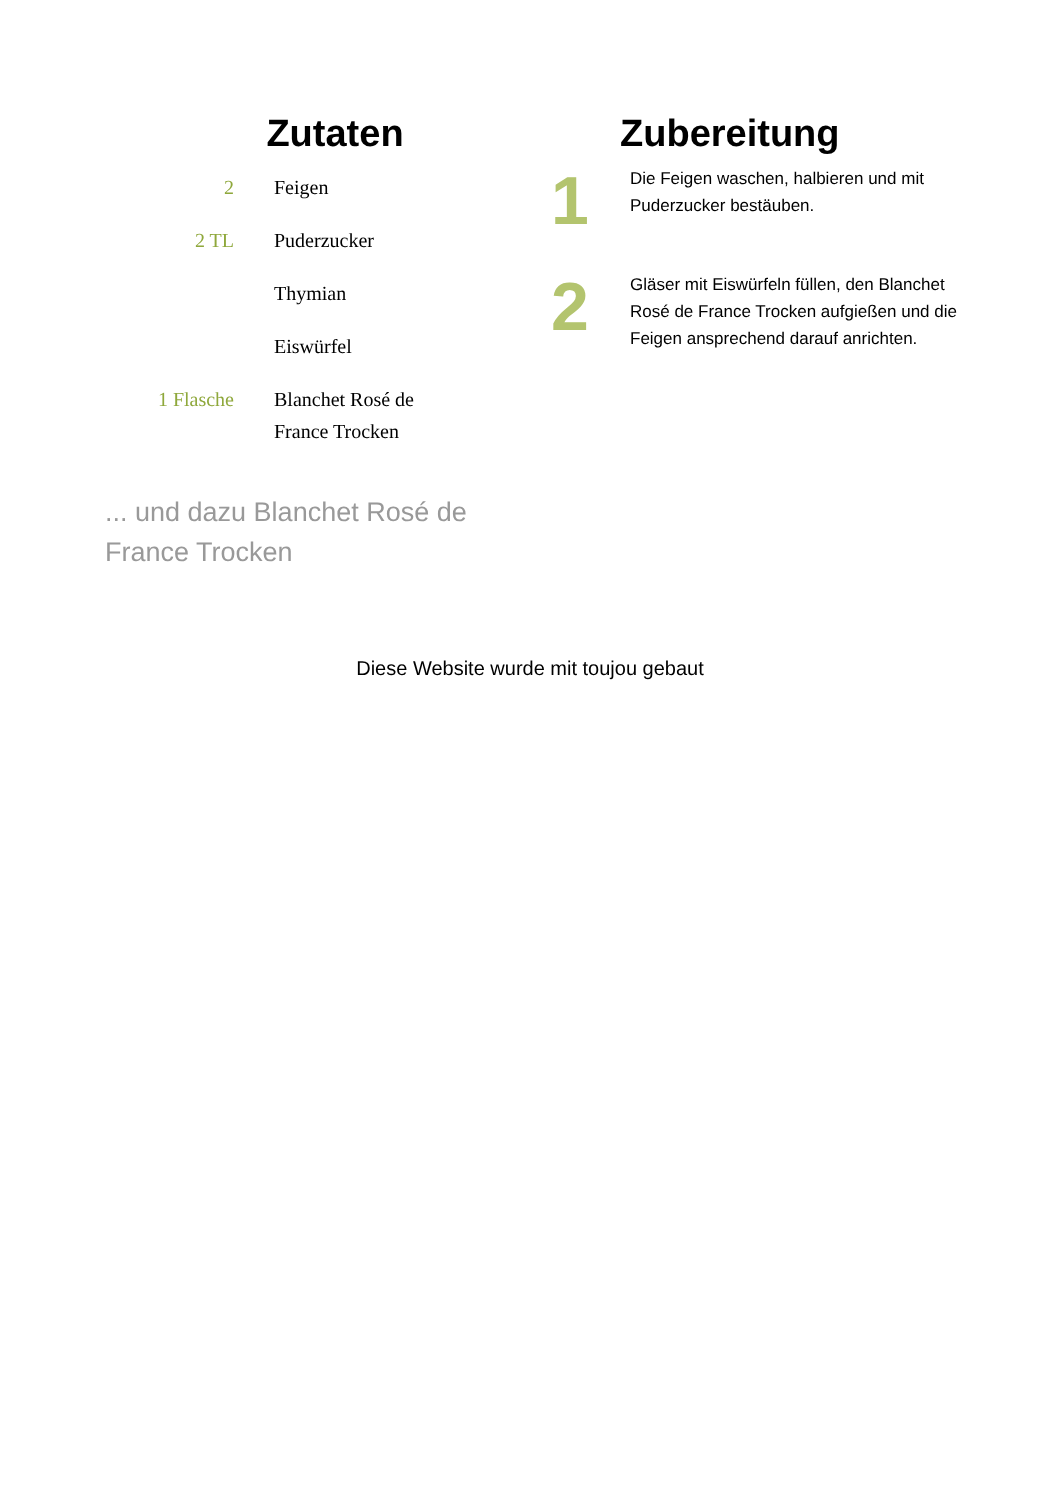Zutaten
| 2 | Feigen |
| 2 TL | Puderzucker |
| | Thymian |
| | Eiswürfel |
| 1 Flasche | Blanchet Rosé de France Trocken |
Zubereitung
1
Die Feigen waschen, halbieren und mit Puderzucker bestäuben.
2
Gläser mit Eiswürfeln füllen, den Blanchet Rosé de France Trocken aufgießen und die Feigen ansprechend darauf anrichten.
... und dazu Blanchet Rosé de
France Trocken
Diese Website wurde mit toujou gebaut